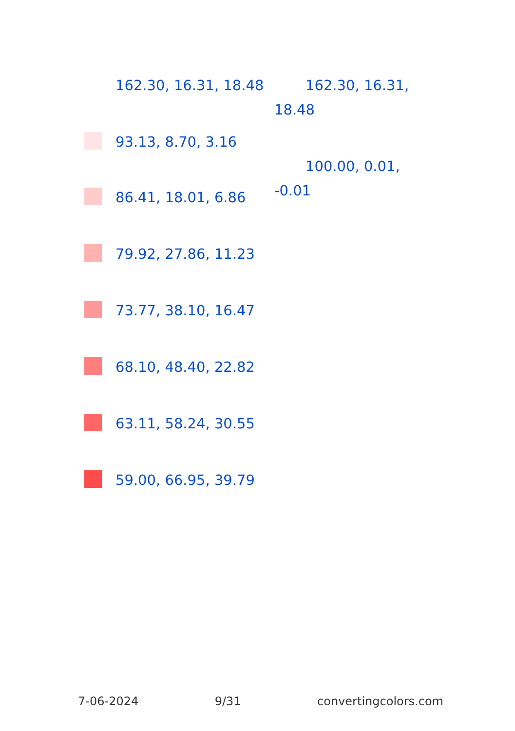162.30, 16.31, 18.48
93.13, 8.70, 3.16
86.41, 18.01, 6.86
79.92, 27.86, 11.23
73.77, 38.10, 16.47
68.10, 48.40, 22.82
63.11, 58.24, 30.55
59.00, 66.95, 39.79
162.30, 16.31, 18.48
100.00, 0.01, -0.01
7-06-2024 9/31 convertingcolors.com